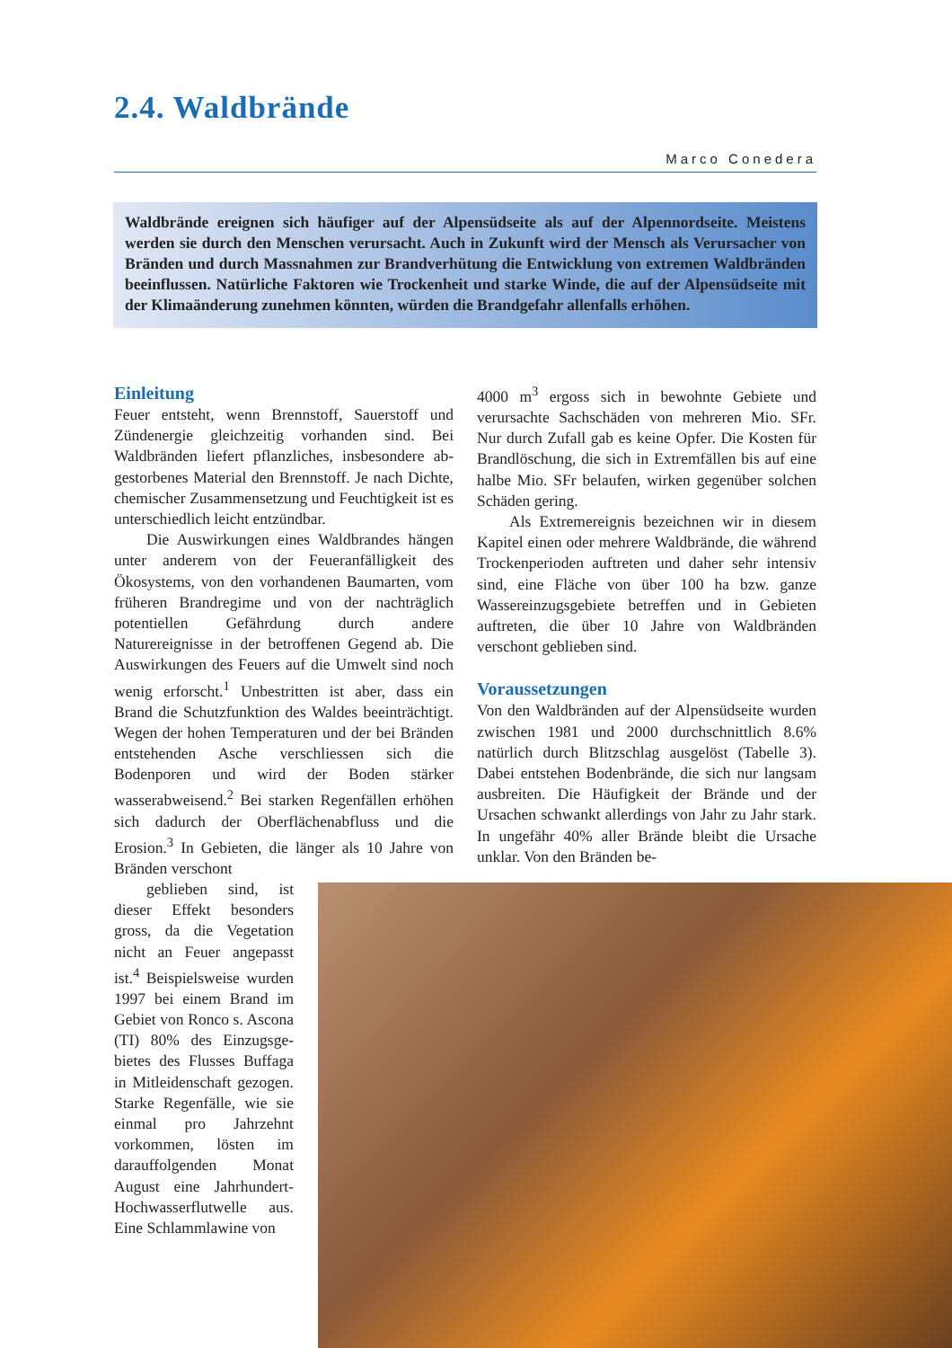2.4. Waldbrände
Marco Conedera
Waldbrände ereignen sich häufiger auf der Alpensüdseite als auf der Alpennordseite. Meistens werden sie durch den Menschen verursacht. Auch in Zukunft wird der Mensch als Verursacher von Bränden und durch Massnahmen zur Brandverhütung die Entwicklung von extremen Waldbränden beeinflussen. Natürliche Faktoren wie Trocken­heit und starke Winde, die auf der Alpensüdseite mit der Klimaänderung zunehmen könn­ten, würden die Brandgefahr allenfalls erhöhen.
Einleitung
Feuer entsteht, wenn Brennstoff, Sauerstoff und Zündenergie gleichzeitig vorhanden sind. Bei Waldbränden liefert pflanzliches, insbesondere ab­gestorbenes Material den Brennstoff. Je nach Dichte, chemischer Zusammensetzung und Feuch­tigkeit ist es unterschiedlich leicht entzündbar.
Die Auswirkungen eines Waldbrandes hän­gen unter anderem von der Feueranfälligkeit des Ökosystems, von den vorhandenen Baumarten, vom früheren Brandregime und von der nach­träglich potentiellen Gefährdung durch andere Naturereignisse in der betroffenen Gegend ab. Die Auswirkungen des Feuers auf die Umwelt sind noch wenig erforscht.<sup>1</sup> Unbestritten ist aber, dass ein Brand die Schutzfunktion des Waldes beeinträchtigt. Wegen der hohen Temperaturen und der bei Bränden entstehenden Asche ver­schliessen sich die Bodenporen und wird der Boden stärker wasserabweisend.<sup>2</sup> Bei starken Regenfällen erhöhen sich dadurch der Ober­flächenabfluss und die Erosion.<sup>3</sup> In Gebieten, die länger als 10 Jahre von Bränden verschont
geblieben sind, ist dieser Effekt besonders gross, da die Vegetation nicht an Feuer angepasst ist.<sup>4</sup> Bei­spielsweise wurden 1997 bei einem Brand im Ge­biet von Ronco s. Ascona (TI) 80% des Einzugsge­bietes des Flusses Buffaga in Mitleidenschaft gezo­gen. Starke Regenfälle, wie sie einmal pro Jahr­zehnt vorkommen, lösten im darauffolgenden Monat August eine Jahrhundert-Hochwasserflutwelle aus. Eine Schlammlawine von
4000 m<sup>3</sup> ergoss sich in bewohnte Gebiete und verursachte Sachschäden von mehreren Mio. SFr. Nur durch Zufall gab es keine Opfer. Die Kosten für Brandlöschung, die sich in Extrem­fällen bis auf eine halbe Mio. SFr belaufen, wir­ken gegenüber solchen Schäden gering.
Als Extremereignis bezeichnen wir in die­sem Kapitel einen oder mehrere Waldbrände, die während Trockenperioden auftreten und daher sehr intensiv sind, eine Fläche von über 100 ha bzw. ganze Wassereinzugsgebiete betreffen und in Gebieten auftreten, die über 10 Jahre von Waldbränden verschont geblieben sind.
Voraussetzungen
Von den Waldbränden auf der Alpensüdseite wur­den zwischen 1981 und 2000 durchschnittlich 8.6% natürlich durch Blitzschlag ausgelöst (Tabelle 3). Dabei entstehen Bodenbrände, die sich nur langsam ausbreiten. Die Häufigkeit der Brände und der Ursachen schwankt allerdings von Jahr zu Jahr stark. In ungefähr 40% aller Brände bleibt die Ursache unklar. Von den Bränden be-